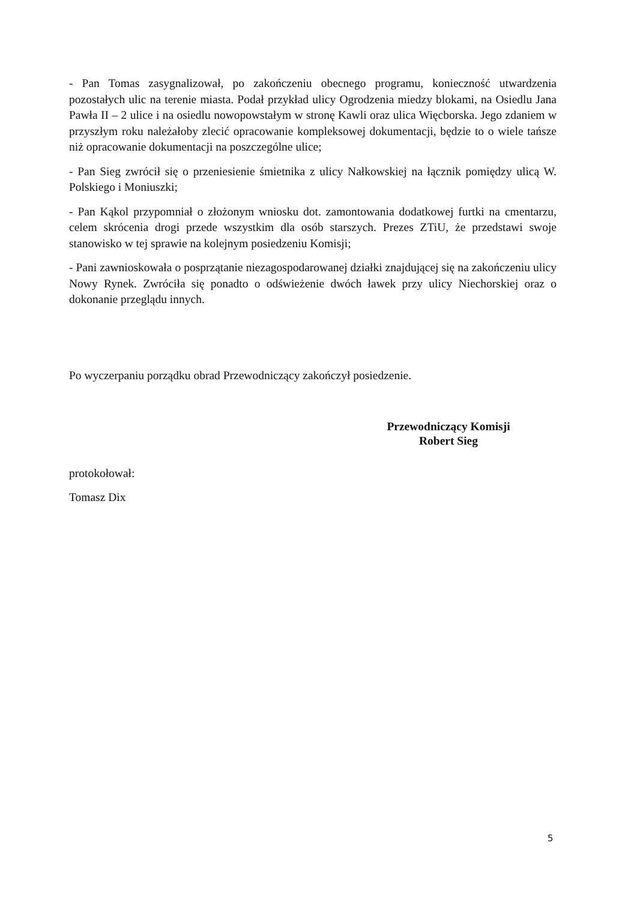- Pan Tomas zasygnalizował, po zakończeniu obecnego programu, konieczność utwardzenia pozostałych ulic na terenie miasta. Podał przykład ulicy Ogrodzenia miedzy blokami, na Osiedlu Jana Pawła II – 2 ulice i na osiedlu nowopowstałym w stronę Kawli oraz ulica Więcborska. Jego zdaniem w przyszłym roku należałoby zlecić opracowanie kompleksowej dokumentacji, będzie to o wiele tańsze niż opracowanie dokumentacji na poszczególne ulice;
- Pan Sieg zwrócił się o przeniesienie śmietnika z ulicy Nałkowskiej na łącznik pomiędzy ulicą W. Polskiego i Moniuszki;
- Pan Kąkol przypomniał o złożonym wniosku dot. zamontowania dodatkowej furtki na cmentarzu, celem skrócenia drogi przede wszystkim dla osób starszych. Prezes ZTiU, że przedstawi swoje stanowisko w tej sprawie na kolejnym posiedzeniu Komisji;
- Pani zawnioskowała o posprzątanie niezagospodarowanej działki znajdującej się na zakończeniu ulicy Nowy Rynek. Zwróciła się ponadto o odświeżenie dwóch ławek przy ulicy Niechorskiej oraz o dokonanie przeglądu innych.
Po wyczerpaniu porządku obrad Przewodniczący zakończył posiedzenie.
protokołował:
Tomasz Dix
Przewodniczący Komisji
Robert Sieg
5